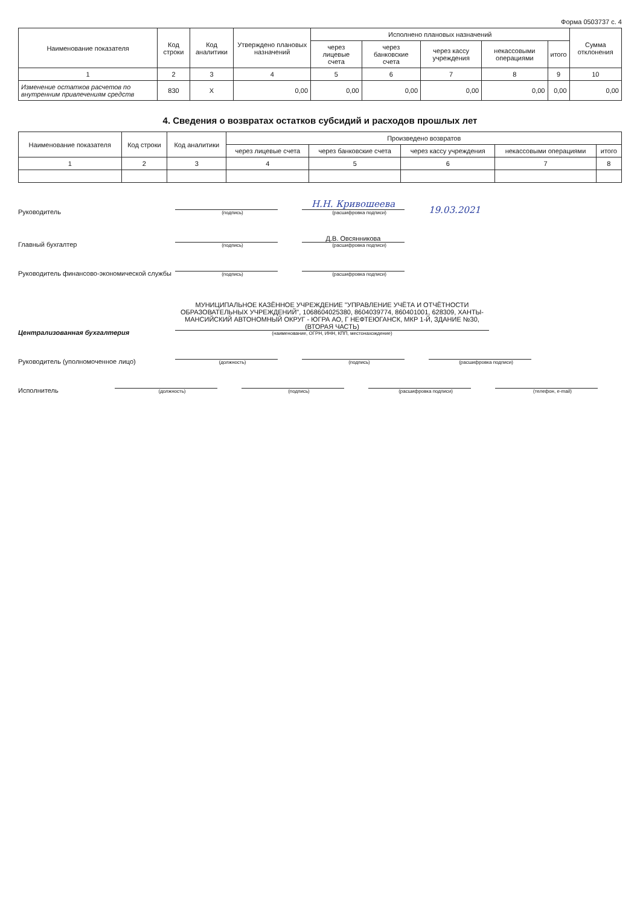Форма 0503737 с. 4
| Наименование показателя | Код строки | Код аналитики | Утверждено плановых назначений | Исполнено плановых назначений | | | | | Сумма отклонения |
| --- | --- | --- | --- | --- | --- | --- | --- | --- | --- |
| | | | | через лицевые счета | через банковские счета | через кассу учреждения | некассовыми операциями | итого | |
| 1 | 2 | 3 | 4 | 5 | 6 | 7 | 8 | 9 | 10 |
| Изменение остатков расчетов по внутренним привлечениям средств | 830 | X | 0,00 | 0,00 | 0,00 | 0,00 | 0,00 | 0,00 | 0,00 |
4. Сведения о возвратах остатков субсидий и расходов прошлых лет
| Наименование показателя | Код строки | Код аналитики | Произведено возвратов | | | | |
| --- | --- | --- | --- | --- | --- | --- | --- |
| | | | через лицевые счета | через банковские счета | через кассу учреждения | некассовыми операциями | итого |
| 1 | 2 | 3 | 4 | 5 | 6 | 7 | 8 |
Руководитель
(подпись)
Н.Н. Кривошеева
(расшифровка подписи)
19.03.2021
Главный бухгалтер
(подпись)
Д.В. Овсянникова
(расшифровка подписи)
Руководитель финансово-экономической службы
(подпись)
(расшифровка подписи)
Централизованная бухгалтерия
МУНИЦИПАЛЬНОЕ КАЗЁННОЕ УЧРЕЖДЕНИЕ "УПРАВЛЕНИЕ УЧЁТА И ОТЧЁТНОСТИ ОБРАЗОВАТЕЛЬНЫХ УЧРЕЖДЕНИЙ", 1068604025380, 8604039774, 860401001, 628309, ХАНТЫ-МАНСИЙСКИЙ АВТОНОМНЫЙ ОКРУГ - ЮГРА АО, Г НЕФТЕЮГАНСК, МКР 1-Й, ЗДАНИЕ №30, (ВТОРАЯ ЧАСТЬ)
(наименование, ОГРН, ИНН, КПП, местонахождение)
Руководитель (уполномоченное лицо)
(должность)
(подпись)
(расшифровка подписи)
Исполнитель
(должность)
(подпись)
(расшифровка подписи)
(телефон, e-mail)